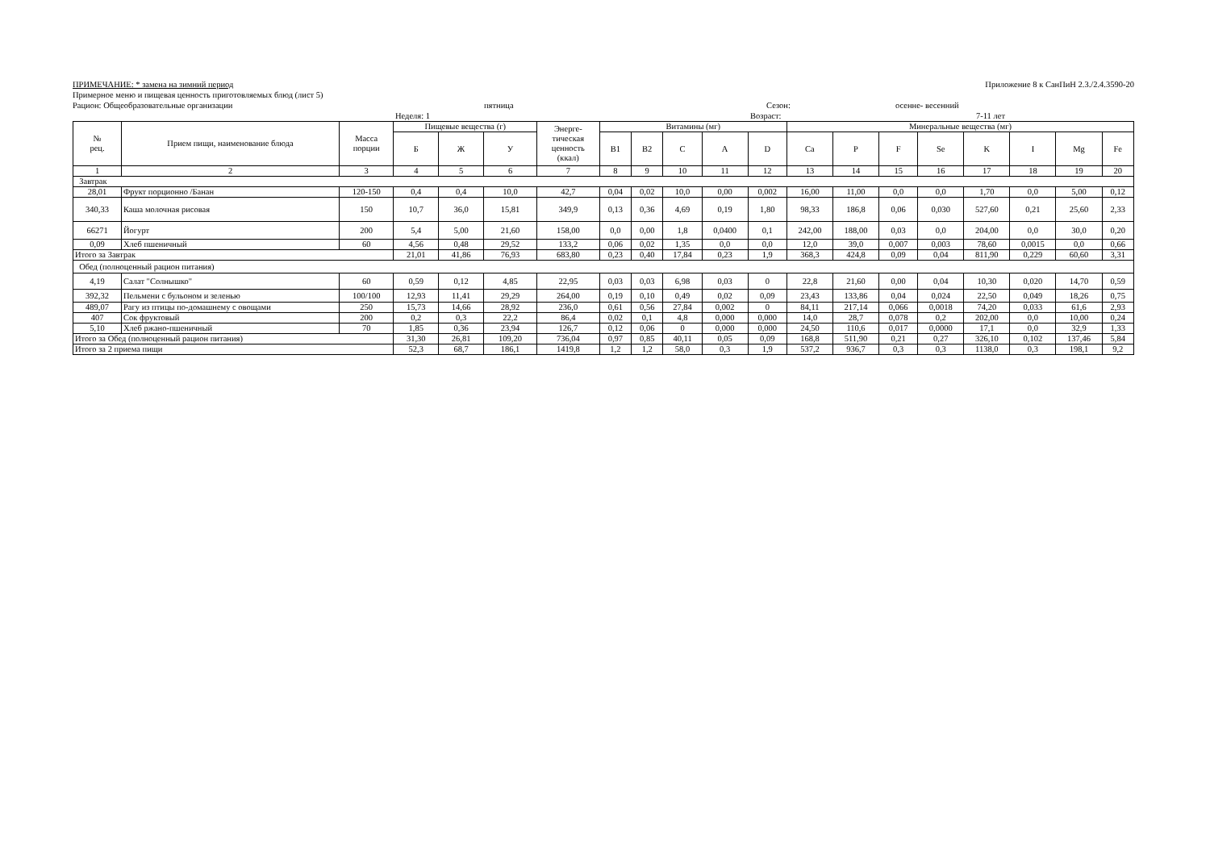ПРИМЕЧАНИЕ: * замена на зимний период Приложение 8 к СанПиН 2.3./2.4.3590-20
Примерное меню и пищевая ценность приготовляемых блюд (лист 5)
Рацион: Общеобразовательные организации пятница Сезон: осенне- весенний
Неделя: 1 Возраст: 7-11 лет
| № рец. | Прием пищи, наименование блюда | Масса порции | Пищевые вещества (г) | | | Энерге- тическая ценность (ккал) | Витамины (мг) | | | | | Минеральные вещества (мг) | | | | | | | |
| --- | --- | --- | --- | --- | --- | --- | --- | --- | --- | --- | --- | --- | --- | --- | --- | --- | --- | --- | --- |
| | | | Б | Ж | У | | B1 | B2 | C | A | D | Ca | P | F | Se | K | I | Mg | Fe |
| 1 | 2 | 3 | 4 | 5 | 6 | 7 | 8 | 9 | 10 | 11 | 12 | 13 | 14 | 15 | 16 | 17 | 18 | 19 | 20 |
| Завтрак | | | | | | | | | | | | | | | | | | | |
| 28,01 | Фрукт порционно /Банан | 120-150 | 0,4 | 0,4 | 10,0 | 42,7 | 0,04 | 0,02 | 10,0 | 0,00 | 0,002 | 16,00 | 11,00 | 0,0 | 0,0 | 1,70 | 0,0 | 5,00 | 0,12 |
| 340,33 | Каша молочная рисовая | 150 | 10,7 | 36,0 | 15,81 | 349,9 | 0,13 | 0,36 | 4,69 | 0,19 | 1,80 | 98,33 | 186,8 | 0,06 | 0,030 | 527,60 | 0,21 | 25,60 | 2,33 |
| 66271 | Йогурт | 200 | 5,4 | 5,00 | 21,60 | 158,00 | 0,0 | 0,00 | 1,8 | 0,0400 | 0,1 | 242,00 | 188,00 | 0,03 | 0,0 | 204,00 | 0,0 | 30,0 | 0,20 |
| 0,09 | Хлеб пшеничный | 60 | 4,56 | 0,48 | 29,52 | 133,2 | 0,06 | 0,02 | 1,35 | 0,0 | 0,0 | 12,0 | 39,0 | 0,007 | 0,003 | 78,60 | 0,0015 | 0,0 | 0,66 |
| Итого за Завтрак | | | 21,01 | 41,86 | 76,93 | 683,80 | 0,23 | 0,40 | 17,84 | 0,23 | 1,9 | 368,3 | 424,8 | 0,09 | 0,04 | 811,90 | 0,229 | 60,60 | 3,31 |
| Обед (полноценный рацион питания) | | | | | | | | | | | | | | | | | | | |
| 4,19 | Салат "Солнышко" | 60 | 0,59 | 0,12 | 4,85 | 22,95 | 0,03 | 0,03 | 6,98 | 0,03 | 0 | 22,8 | 21,60 | 0,00 | 0,04 | 10,30 | 0,020 | 14,70 | 0,59 |
| 392,32 | Пельмени с бульоном и зеленью | 100/100 | 12,93 | 11,41 | 29,29 | 264,00 | 0,19 | 0,10 | 0,49 | 0,02 | 0,09 | 23,43 | 133,86 | 0,04 | 0,024 | 22,50 | 0,049 | 18,26 | 0,75 |
| 489,07 | Рагу из птицы по-домашнему с овощами | 250 | 15,73 | 14,66 | 28,92 | 236,0 | 0,61 | 0,56 | 27,84 | 0,002 | 0 | 84,11 | 217,14 | 0,066 | 0,0018 | 74,20 | 0,033 | 61,6 | 2,93 |
| 407 | Сок фруктовый | 200 | 0,2 | 0,3 | 22,2 | 86,4 | 0,02 | 0,1 | 4,8 | 0,000 | 0,000 | 14,0 | 28,7 | 0,078 | 0,2 | 202,00 | 0,0 | 10,00 | 0,24 |
| 5,10 | Хлеб ржано-пшеничный | 70 | 1,85 | 0,36 | 23,94 | 126,7 | 0,12 | 0,06 | 0 | 0,000 | 0,000 | 24,50 | 110,6 | 0,017 | 0,0000 | 17,1 | 0,0 | 32,9 | 1,33 |
| Итого за Обед (полноценный рацион питания) | | | 31,30 | 26,81 | 109,20 | 736,04 | 0,97 | 0,85 | 40,11 | 0,05 | 0,09 | 168,8 | 511,90 | 0,21 | 0,27 | 326,10 | 0,102 | 137,46 | 5,84 |
| Итого за 2 приема пищи | | | 52,3 | 68,7 | 186,1 | 1419,8 | 1,2 | 1,2 | 58,0 | 0,3 | 1,9 | 537,2 | 936,7 | 0,3 | 0,3 | 1138,0 | 0,3 | 198,1 | 9,2 |